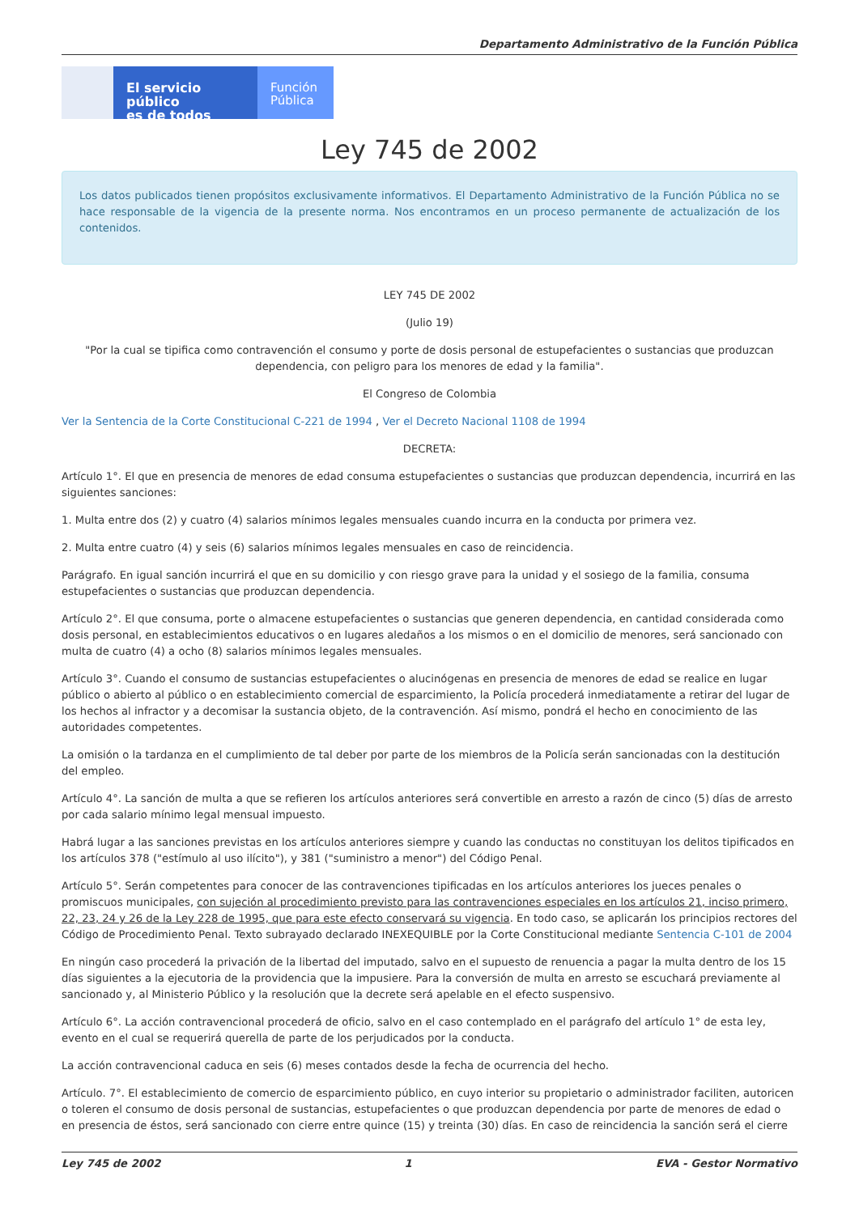Departamento Administrativo de la Función Pública
El servicio público
es de todos
Función
Pública
Ley 745 de 2002
Los datos publicados tienen propósitos exclusivamente informativos. El Departamento Administrativo de la Función Pública no se hace responsable de la vigencia de la presente norma. Nos encontramos en un proceso permanente de actualización de los contenidos.
LEY 745 DE 2002
(Julio 19)
"Por la cual se tipifica como contravención el consumo y porte de dosis personal de estupefacientes o sustancias que produzcan dependencia, con peligro para los menores de edad y la familia".
El Congreso de Colombia
Ver la Sentencia de la Corte Constitucional C-221 de 1994 , Ver el Decreto Nacional 1108 de 1994
DECRETA:
Artículo 1°. El que en presencia de menores de edad consuma estupefacientes o sustancias que produzcan dependencia, incurrirá en las siguientes sanciones:
1. Multa entre dos (2) y cuatro (4) salarios mínimos legales mensuales cuando incurra en la conducta por primera vez.
2. Multa entre cuatro (4) y seis (6) salarios mínimos legales mensuales en caso de reincidencia.
Parágrafo. En igual sanción incurrirá el que en su domicilio y con riesgo grave para la unidad y el sosiego de la familia, consuma estupefacientes o sustancias que produzcan dependencia.
Artículo 2°. El que consuma, porte o almacene estupefacientes o sustancias que generen dependencia, en cantidad considerada como dosis personal, en establecimientos educativos o en lugares aledaños a los mismos o en el domicilio de menores, será sancionado con multa de cuatro (4) a ocho (8) salarios mínimos legales mensuales.
Artículo 3°. Cuando el consumo de sustancias estupefacientes o alucinógenas en presencia de menores de edad se realice en lugar público o abierto al público o en establecimiento comercial de esparcimiento, la Policía procederá inmediatamente a retirar del lugar de los hechos al infractor y a decomisar la sustancia objeto, de la contravención. Así mismo, pondrá el hecho en conocimiento de las autoridades competentes.
La omisión o la tardanza en el cumplimiento de tal deber por parte de los miembros de la Policía serán sancionadas con la destitución del empleo.
Artículo 4°. La sanción de multa a que se refieren los artículos anteriores será convertible en arresto a razón de cinco (5) días de arresto por cada salario mínimo legal mensual impuesto.
Habrá lugar a las sanciones previstas en los artículos anteriores siempre y cuando las conductas no constituyan los delitos tipificados en los artículos 378 ("estímulo al uso ilícito"), y 381 ("suministro a menor") del Código Penal.
Artículo 5°. Serán competentes para conocer de las contravenciones tipificadas en los artículos anteriores los jueces penales o promiscuos municipales, con sujeción al procedimiento previsto para las contravenciones especiales en los artículos 21, inciso primero, 22, 23, 24 y 26 de la Ley 228 de 1995, que para este efecto conservará su vigencia. En todo caso, se aplicarán los principios rectores del Código de Procedimiento Penal. Texto subrayado declarado INEXEQUIBLE por la Corte Constitucional mediante Sentencia C-101 de 2004
En ningún caso procederá la privación de la libertad del imputado, salvo en el supuesto de renuencia a pagar la multa dentro de los 15 días siguientes a la ejecutoria de la providencia que la impusiere. Para la conversión de multa en arresto se escuchará previamente al sancionado y, al Ministerio Público y la resolución que la decrete será apelable en el efecto suspensivo.
Artículo 6°. La acción contravencional procederá de oficio, salvo en el caso contemplado en el parágrafo del artículo 1° de esta ley, evento en el cual se requerirá querella de parte de los perjudicados por la conducta.
La acción contravencional caduca en seis (6) meses contados desde la fecha de ocurrencia del hecho.
Artículo. 7°. El establecimiento de comercio de esparcimiento público, en cuyo interior su propietario o administrador faciliten, autoricen o toleren el consumo de dosis personal de sustancias, estupefacientes o que produzcan dependencia por parte de menores de edad o en presencia de éstos, será sancionado con cierre entre quince (15) y treinta (30) días. En caso de reincidencia la sanción será el cierre
Ley 745 de 2002 1 EVA - Gestor Normativo